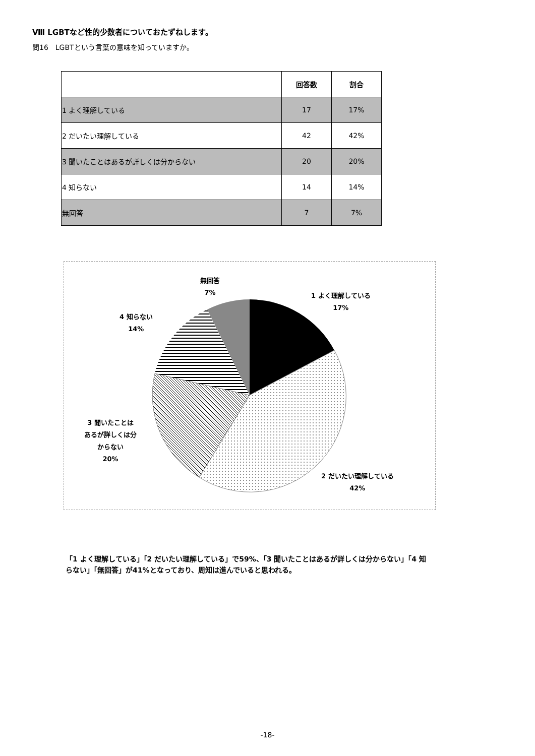Ⅷ LGBTなど性的少数者についておたずねします。
問16　LGBTという言葉の意味を知っていますか。
| | 回答数 | 割合 |
| --- | --- | --- |
| 1 よく理解している | 17 | 17% |
| 2 だいたい理解している | 42 | 42% |
| 3 聞いたことはあるが詳しくは分からない | 20 | 20% |
| 4 知らない | 14 | 14% |
| 無回答 | 7 | 7% |
無回答
7%
1 よく理解している
17%
4 知らない
14%
3 聞いたことは
あるが詳しくは分
からない
20%
2 だいたい理解している
42%
「1 よく理解している」「2 だいたい理解している」で59%、「3 聞いたことはあるが詳しくは分からない」「4 知らない」「無回答」が41%となっており、周知は進んでいると思われる。
-18-